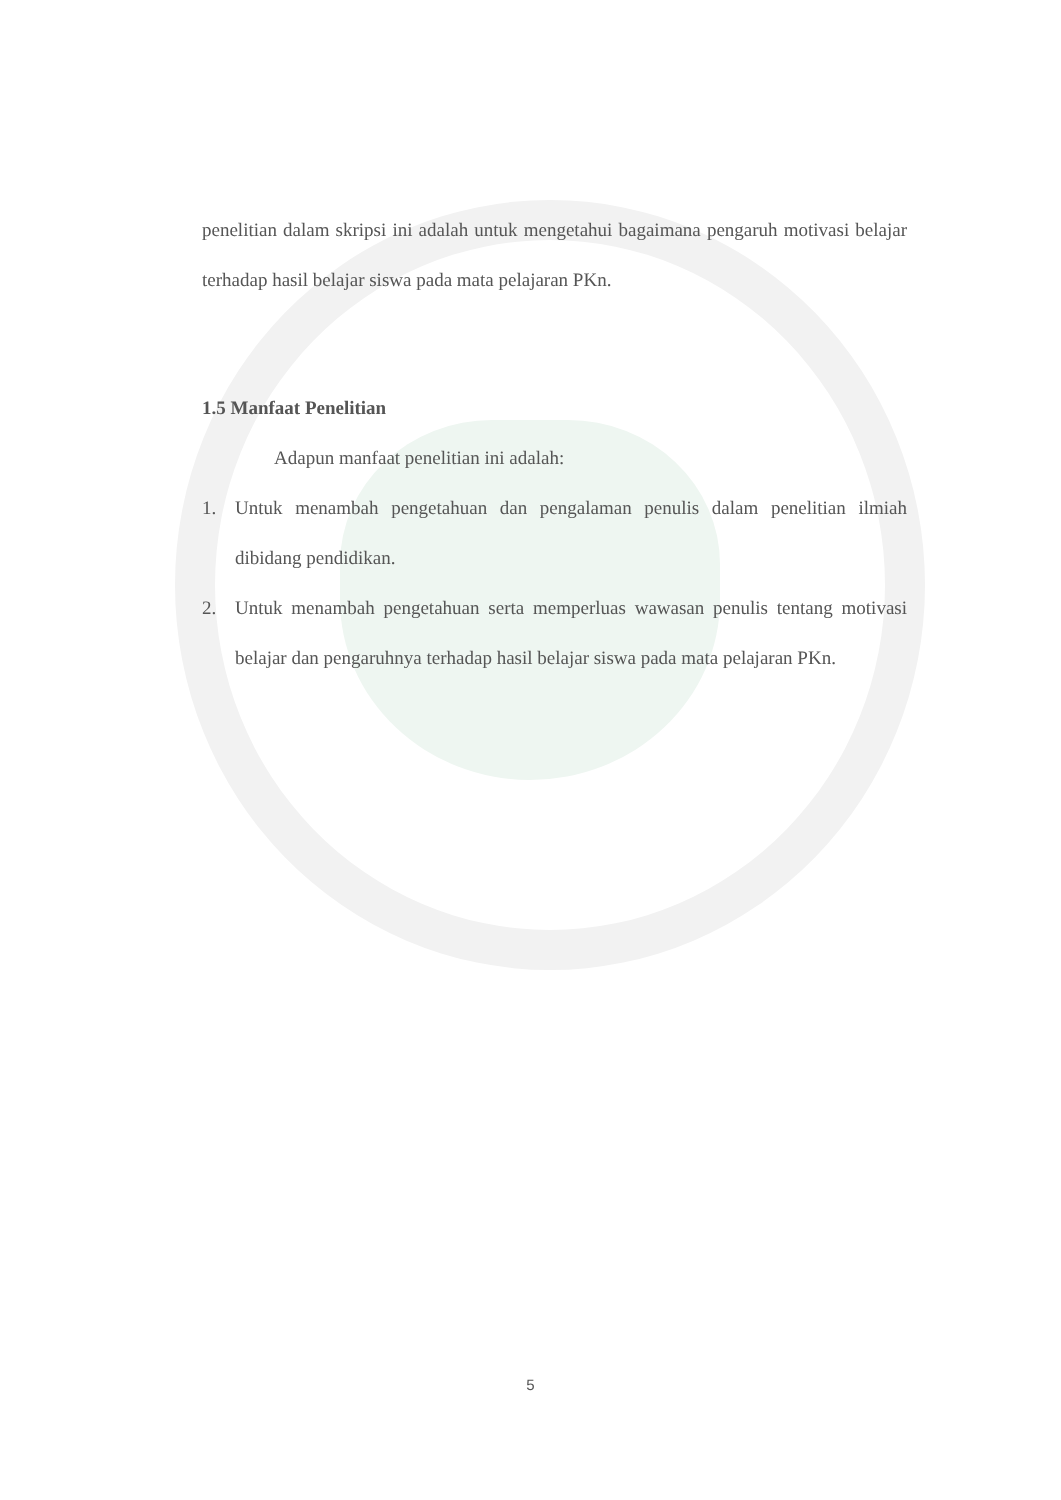penelitian dalam skripsi ini adalah untuk mengetahui bagaimana pengaruh motivasi belajar terhadap hasil belajar siswa pada mata pelajaran PKn.
1.5 Manfaat Penelitian
Adapun manfaat penelitian ini adalah:
1. Untuk menambah pengetahuan dan pengalaman penulis dalam penelitian ilmiah dibidang pendidikan.
2. Untuk menambah pengetahuan serta memperluas wawasan penulis tentang motivasi belajar dan pengaruhnya terhadap hasil belajar siswa pada mata pelajaran PKn.
5